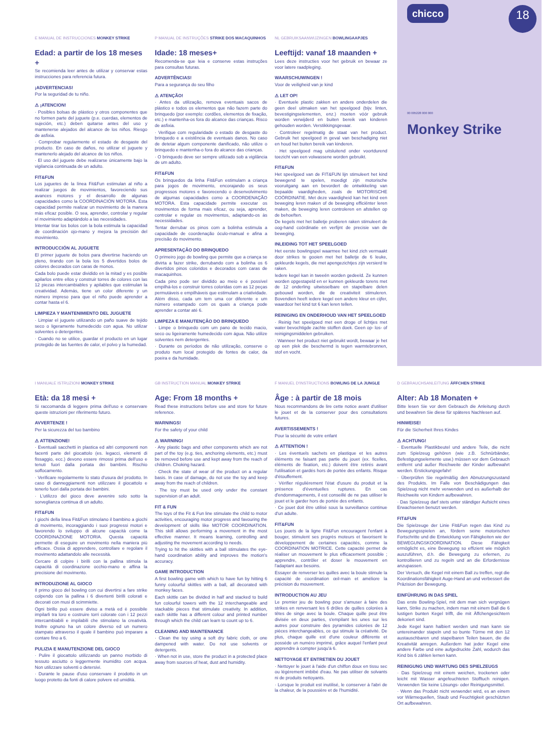E MANUAL DE INSTRUCCIONES MONKEY STRIKE
Edad: a partir de los 18 meses +
Se recomienda leer antes de utilizar y conservar estas instrucciones para referencia futura.
¡ADVERTENCIAS!
Por la seguridad de tu niño.
⚠ ¡ATENCION!
· Posibles bolsas de plástico y otros componentes que no formen parte del juguete (p.e. cuerdas, elementos de sujeción, etc.) deben quitarse antes del uso y mantenerse alejados del alcance de los niños. Riesgo de asfixia.
· Comprobar regularmente el estado de desgaste del producto. En caso de daños, no utilizar el juguete y mantenerlo alejado del alcance de los niños.
· El uso del juguete debe realizarse únicamente bajo la vigilancia continuada de un adulto.
FIT&FUN
Los juguetes de la línea Fit&Fun estimulan al niño a realizar juegos de movimientos, favoreciendo sus avances motores y el desarrollo de algunas capacidades como la COORDINACIÓN MOTORA. Esta capacidad permite realizar un movimiento de la manera más eficaz posible. O sea, aprender, controlar y regular el movimiento adaptándolo a las necesidades.
Intentar tirar los bolos con la bola estimula la capacidad de coordinación ojo-mano y mejora la precisión del movimiento.
INTRODUCCIÓN AL JUGUETE
El primer juguete de bolos para divertirse haciendo un pleno, tirando con la bola los 5 divertidos bolos de colores decorados con caras de monos.
Cada bolo puede estar dividido en la mitad y es posible apilarlos entre ellos y construir torres de colores con las 12 piezas intercambiables y apilables que estimulan la creatividad. Además, tiene un color diferente y un número impreso para que el niño puede aprender a contar hasta el 6.
LIMPIEZA Y MANTENIMIENTO DEL JUGUETE
· Limpiar el juguete utilizando un paño suave de tejido seco o ligeramente humedecido con agua. No utilizar solventes o detergentes.
· Cuando no se utilice, guardar el producto en un lugar protegido de las fuentes de calor, el polvo y la humedad.
P MANUAL DE INSTRUÇÕES STRIKE DOS MACAQUINHOS
Idade: 18 meses+
Recomenda-se que leia e conserve estas instruções para consultas futuras.
ADVERTÊNCIAS!
Para a segurança do seu filho
⚠ ATENÇÃO!
· Antes da utilização, remova eventuais sacos de plástico e todos os elementos que não fazem parte do brinquedo (por exemplo: cordões, elementos de fixação, etc.) e mantenha-os fora do alcance das crianças. Risco de asfixia.
· Verifique com regularidade o estado de desgaste do brinquedo e a existência de eventuais danos. No caso de detetar algum componente danificado, não utilize o brinquedo e mantenha-o fora do alcance das crianças.
· O brinquedo deve ser sempre utilizado sob a vigilância de um adulto.
FIT&FUN
Os brinquedos da linha Fit&Fun estimulam a criança para jogos de movimento, encorajando os seus progressos motores e favorecendo o desenvolvimento de algumas capacidades como a COORDENAÇÃO MOTORA. Esta capacidade permite executar os movimentos de forma mais eficaz, ou seja, aprender, controlar e regular os movimentos, adaptando-os às necessidades.
Tentar derrubar os pinos com a bolinha estimula a capacidade de coordenação óculo-manual e afina a precisão do movimento.
APRESENTAÇÃO DO BRINQUEDO
O primeiro jogo de bowling que permite que a criança se divirta a fazer strike, derrubando com a bolinha os 6 divertidos pinos coloridos e decorados com caras de macaquinhos.
Cada pino pode ser dividido ao meio e é possível empilhá-los e construir torres coloridas com as 12 peças permutáveis e empilháveis que estimulam a criatividade. Além disso, cada um tem uma cor diferente e um número estampado com os quais a criança pode aprender a contar até 6.
LIMPEZA E MANUTENÇÃO DO BRINQUEDO
· Limpe o brinquedo com um pano de tecido macio, seco ou ligeiramente humedecido com água. Não utilize solventes nem detergentes.
· Durante os períodos de não utilização, conserve o produto num local protegido de fontes de calor, da poeira e da humidade.
NL GEBRUIKSAANWIJZINGEN BOWLINGAAPJES
Leeftijd: vanaf 18 maanden +
Lees deze instructies voor het gebruik en bewaar ze voor latere raadpleging.
WAARSCHUWINGEN !
Voor de veiligheid van je kind
⚠ LET OP!
· Eventuele plastic zakken en andere onderdelen die geen deel uitmaken van het speelgoed (bijv. linten, bevestigingselementen, enz.) moeten vóór gebruik worden verwijderd en buiten bereik van kinderen gehouden worden. Verstikkingsgevaar.
· Controleer regelmatig de staat van het product. Gebruik het speelgoed in geval van beschadiging niet en houd het buiten bereik van kinderen.
· Het speelgoed mag uitsluitend onder voortdurend toezicht van een volwassene worden gebruikt.
FIT&FUN
Het speelgoed van de FIT&FUN lijn stimuleert het kind bewegend te spelen, moedigt zijn motorische vooruitgang aan en bevordert de ontwikkeling van bepaalde vaardigheden, zoals de MOTORISCHE COÖRDINATIE. Met deze vaardigheid kan het kind een beweging leren maken of de beweging efficiënter leren maken, de beweging leren controleren en afstellen op de behoeften.
De kegels met het balletje proberen raken stimuleert de oog-hand coördinatie en verfijnt de precisie van de beweging.
INLEIDING TOT HET SPEELGOED
Het eerste bowlingspel waarmee het kind zich vermaakt door strikes te gooien met het balletje de 6 leuke, gekleurde kegels, die met apengezichtjes zijn versierd te raken.
Iedere kegel kan in tweeën worden gedeeld. Ze kunnen worden opgestapeld en er kunnen gekleurde torens met de 12 onderling uitwisselbare en stapelbare delen gebouwd worden, die de creativiteit stimuleren. Bovendien heeft iedere kegel een andere kleur en cijfer, waardoor het kind tot 6 kan leren tellen.
REINIGING EN ONDERHOUD VAN HET SPEELGOED
· Reinig het speelgoed met een droge of lichtjes met water bevochtigde zachte stoffen doek. Geen op- los- of reinigingsmiddelen gebruiken.
· Wanneer het product niet gebruikt wordt, bewaar je het op een plek die beschermd is tegen warmtebronnen, stof en vocht.
chicco
18
00 005228 000 000
Monkey Strike
I MANUALE ISTRUZIONI MONKEY STRIKE
Età: da 18 mesi +
Si raccomanda di leggere prima dell'uso e conservare queste istruzioni per riferimento futuro.
AVVERTENZE !
Per la sicurezza del tuo bambino
⚠ ATTENZIONE!
· Eventuali sacchetti in plastica ed altri componenti non facenti parte del giocattolo (es. legacci, elementi di fissaggio, ecc.) devono essere rimossi prima dell'uso e tenuti fuori dalla portata dei bambini. Rischio soffocamento.
· Verificare regolarmente lo stato d'usura del prodotto. In caso di danneggiamenti non utilizzare il giocattolo e tenerlo fuori dalla portata dei bambini.
· L'utilizzo del gioco deve avvenire solo sotto la sorveglianza continua di un adulto.
FIT&FUN
I giochi della linea Fit&Fun stimolano il bambino a giochi di movimento, incoraggiando i suoi progressi motori e favorendo lo sviluppo di alcune capacità come la COORDINAZIONE MOTORIA. Questa capacità permette di eseguire un movimento nella maniera più efficace. Ossia di apprendere, controllare e regolare il movimento adattandolo alle necessità.
Cercare di colpire i birilli con la pallina stimola la capacità di coordinazione occhio-mano e affina la precisione del movimento.
INTRODUZIONE AL GIOCO
Il primo gioco del bowling con cui divertirsi a fare strike colpendo con la pallina i 6 divertenti birilli colorati e decorati con musi di scimmiette.
Ogni birillo può essere diviso a metà ed è possibile impilarli tra loro e costruire torri colorate con i 12 pezzi intercambiabili e impilabili che stimolano la creatività. Inoltre ognuno ha un colore diverso ed un numero stampato attraverso il quale il bambino può imparare a contare fino a 6.
PULIZIA E MANUTENZIONE DEL GIOCO
· Pulire il giocattolo utilizzando un panno morbido di tessuto asciutto o leggermente inumidito con acqua. Non utilizzare solventi o detersivi.
· Durante le pause d'uso conservare il prodotto in un luogo protetto da fonti di calore polvere ed umidità.
GB INSTRUCTION MANUAL MONKEY STRIKE
Age: From 18 months +
Read these instructions before use and store for future reference.
WARNINGS!
For the safety of your child
⚠ WARNING!
· Any plastic bags and other components which are not part of the toy (e.g. ties, anchoring elements, etc.) must be removed before use and kept away from the reach of children. Choking hazard.
· Check the state of wear of the product on a regular basis. In case of damage, do not use the toy and keep away from the reach of children.
· The toy must be used only under the constant supervision of an adult.
FIT & FUN
The toys of the Fit & Fun line stimulate the child to motor activities, encouraging motor progress and favouring the development of skills like MOTOR COORDINATION. This skill allows performing a movement in the most effective manner. It means learning, controlling and adjusting the movement according to needs.
Trying to hit the skittles with a ball stimulates the eye-hand coordination ability and improves the motion's accuracy.
GAME INTRODUCTION
A first bowling game with which to have fun by hitting 6 funny colourful skittles with a ball, all decorated with monkey faces.
Each skittle can be divided in half and stacked to build fun colourful towers with the 12 interchangeable and stackable pieces that stimulate creativity. In addition, each skittle has a different colour and printed number through which the child can learn to count up to 6.
CLEANING AND MAINTENANCE
· Clean the toy using a soft dry fabric cloth, or one dampened with water. Do not use solvents or detergents.
· When not in use, store the product in a protected place away from sources of heat, dust and humidity.
F MANUEL D'INSTRUCTIONS BOWLING DE LA JUNGLE
Âge : à partir de 18 mois
Nous recommandons de lire cette notice avant d'utiliser le jouet et de la conserver pour des consultations futures.
AVERTISSEMENTS !
Pour la sécurité de votre enfant
⚠ ATTENTION !
· Les éventuels sachets en plastique et les autres éléments ne faisant pas partie du jouet (ex. ficelles, éléments de fixation, etc.) doivent être retirés avant l'utilisation et gardés hors de portée des enfants. Risque d'étouffement.
· Vérifier régulièrement l'état d'usure du produit et la présence d'éventuelles ruptures. En cas d'endommagements, il est conseillé de ne pas utiliser le jouet et le garder hors de portée des enfants.
· Ce jouet doit être utilisé sous la surveillance continue d'un adulte.
FIT&FUN
Les jouets de la ligne Fit&Fun encouragent l'enfant à bouger, stimulent ses progrès moteurs et favorisent le développement de certaines capacités, comme la COORDINATION MOTRICE. Cette capacité permet de réaliser un mouvement le plus efficacement possible ; apprendre, contrôler et doser le mouvement en l'adaptant aux besoins.
Essayer de renverser les quilles avec la boule stimule la capacité de coordination œil-main et améliore la précision du mouvement.
INTRODUCTION AU JEU
Le premier jeu de bowling pour s'amuser à faire des strikes en renversant les 6 drôles de quilles colorées à têtes de singe avec la boule. Chaque quille peut être divisée en deux parties, s'empilant les unes sur les autres pour construire des pyramides colorées de 12 pièces interchangeables, ce qui stimule la créativité. De plus, chaque quille est d'une couleur différente et possède un numéro imprimé, grâce auquel l'enfant peut apprendre à compter jusqu'à 6.
NETTOYAGE ET ENTRETIEN DU JOUET
· Nettoyer le jouet à l'aide d'un chiffon doux en tissu sec ou légèrement imbibé d'eau. Ne pas utiliser de solvants ni de produits nettoyants.
· Lorsque le produit est inutilisé, le conserver à l'abri de la chaleur, de la poussière et de l'humidité.
D GEBRAUCHSANLEITUNG ÄFFCHEN STRIKE
Alter: Ab 18 Monaten +
Bitte lesen Sie vor dem Gebrauch die Anleitung durch und bewahren Sie diese für späteres Nachlesen auf.
HINWEISE!
Für die Sicherheit Ihres Kindes
⚠ ACHTUNG!
· Eventuelle Plastikbeutel und andere Teile, die nicht zum Spielzeug gehören (wie z.B. Schnürbänder, Befestigungselemente usw.) müssen vor dem Gebrauch entfernt und außer Reichweite der Kinder aufbewahrt werden. Erstickungsgefahr!
· Überprüfen Sie regelmäßig den Abnutzungszustand des Produkts. Im Falle von Beschädigungen das Spielzeug nicht mehr verwenden und es außerhalb der Reichweite von Kindern aufbewahren.
· Das Spielzeug darf stets unter ständiger Aufsicht eines Erwachsenen benutzt werden.
FIT&FUN
Die Spielzeuge der Linie Fit&Fun regen das Kind zu Bewegungsspielen an, fördern seine motorischen Fortschritte und die Entwicklung von Fähigkeiten wie der BEWEGUNGSKOORDINATION. Diese Fähigkeit ermöglicht es, eine Bewegung so effizient wie möglich auszuführen, d.h. die Bewegung zu erlernen, zu kontrollieren und zu regeln und an die Erfordernisse anzupassen.
Der Versuch, die Kegel mit einem Ball zu treffen, regt die Koordinationsfähigkeit Auge-Hand an und verbessert die Präzision der Bewegung.
EINFÜHRUNG IN DAS SPIEL
Das erste Bowling-Spiel, mit dem man sich vergnügen kann, Strike zu machen, indem man mit einem Ball die 6 lustigen bunten Kegel trifft, die mit Äffchengesichtern dekoriert sind.
Jede Kegel kann halbiert werden und man kann sie untereinander stapeln und so bunte Türme mit den 12 austauschbaren und stapelbaren Teilen bauen, die die Kreativität anregen. Außerdem hat jeder Kegel eine andere Farbe und eine aufgedruckte Zahl, wodurch das Kind bis 6 zählen lernen kann.
REINIGUNG UND WARTUNG DES SPIELZEUGS
· Das Spielzeug mit einem weichen, trockenen oder leicht mit Wasser angefeuchteten Stofftuch reinigen. Verwenden Sie keine Lösungs- oder Reinigungsmittel.
· Wenn das Produkt nicht verwendet wird, es an einem vor Wärmequellen, Staub und Feuchtigkeit geschützten Ort aufbewahren.